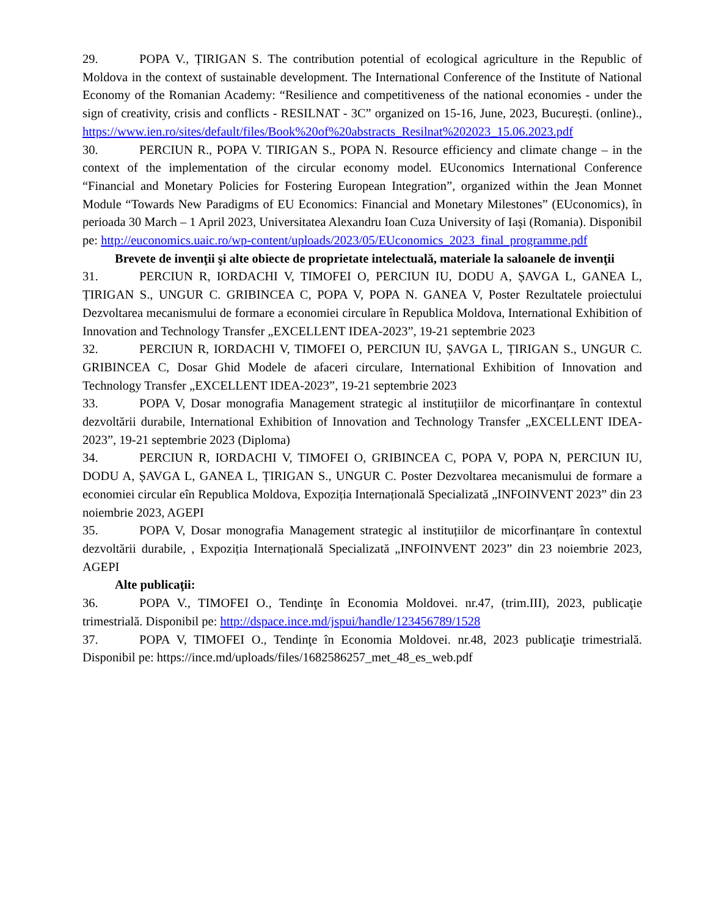29. POPA V., ȚIRIGAN S. The contribution potential of ecological agriculture in the Republic of Moldova in the context of sustainable development. The International Conference of the Institute of National Economy of the Romanian Academy: “Resilience and competitiveness of the national economies - under the sign of creativity, crisis and conflicts - RESILNAT - 3C” organized on 15-16, June, 2023, București. (online)., https://www.ien.ro/sites/default/files/Book%20of%20abstracts_Resilnat%202023_15.06.2023.pdf
30. PERCIUN R., POPA V. TIRIGAN S., POPA N. Resource efficiency and climate change – in the context of the implementation of the circular economy model. EUconomics International Conference “Financial and Monetary Policies for Fostering European Integration”, organized within the Jean Monnet Module “Towards New Paradigms of EU Economics: Financial and Monetary Milestones” (EUconomics), în perioada 30 March – 1 April 2023, Universitatea Alexandru Ioan Cuza University of Iaşi (Romania). Disponibil pe: http://euconomics.uaic.ro/wp-content/uploads/2023/05/EUconomics_2023_final_programme.pdf
Brevete de invenţii şi alte obiecte de proprietate intelectuală, materiale la saloanele de invenţii
31. PERCIUN R, IORDACHI V, TIMOFEI O, PERCIUN IU, DODU A, ȘAVGA L, GANEA L, ȚIRIGAN S., UNGUR C. GRIBINCEA C, POPA V, POPA N. GANEA V, Poster Rezultatele proiectului Dezvoltarea mecanismului de formare a economiei circulare în Republica Moldova, International Exhibition of Innovation and Technology Transfer „EXCELLENT IDEA-2023”, 19-21 septembrie 2023
32. PERCIUN R, IORDACHI V, TIMOFEI O, PERCIUN IU, ȘAVGA L, ȚIRIGAN S., UNGUR C. GRIBINCEA C, Dosar Ghid Modele de afaceri circulare, International Exhibition of Innovation and Technology Transfer „EXCELLENT IDEA-2023”, 19-21 septembrie 2023
33. POPA V, Dosar monografia Management strategic al instituțiilor de micorfinanțare în contextul dezvoltării durabile, International Exhibition of Innovation and Technology Transfer „EXCELLENT IDEA-2023”, 19-21 septembrie 2023 (Diploma)
34. PERCIUN R, IORDACHI V, TIMOFEI O, GRIBINCEA C, POPA V, POPA N, PERCIUN IU, DODU A, ȘAVGA L, GANEA L, ȚIRIGAN S., UNGUR C. Poster Dezvoltarea mecanismului de formare a economiei circular eîn Republica Moldova, Expoziția Internațională Specializată „INFOINVENT 2023” din 23 noiembrie 2023, AGEPI
35. POPA V, Dosar monografia Management strategic al instituțiilor de micorfinanțare în contextul dezvoltării durabile, , Expoziția Internațională Specializată „INFOINVENT 2023” din 23 noiembrie 2023, AGEPI
Alte publicaţii:
36. POPA V., TIMOFEI O., Tendinţe în Economia Moldovei. nr.47, (trim.III), 2023, publicaţie trimestrială. Disponibil pe: http://dspace.ince.md/jspui/handle/123456789/1528
37. POPA V, TIMOFEI O., Tendinţe în Economia Moldovei. nr.48, 2023 publicaţie trimestrială. Disponibil pe: https://ince.md/uploads/files/1682586257_met_48_es_web.pdf